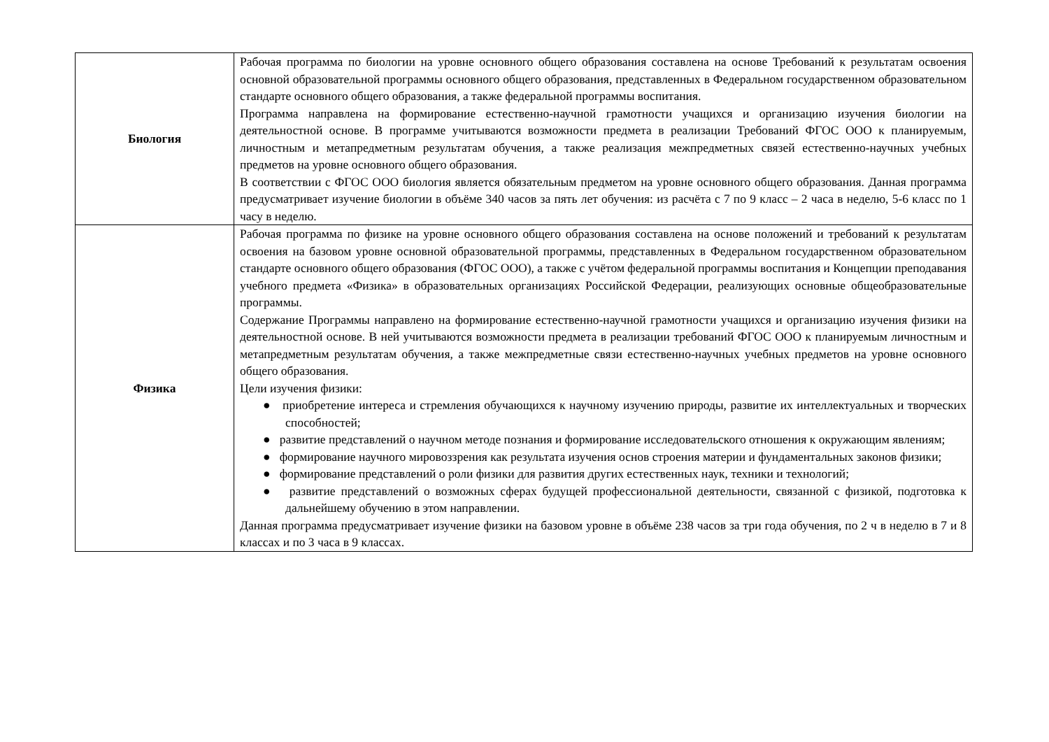| Биология | Рабочая программа по биологии на уровне основного общего образования составлена на основе Требований к результатам освоения основной образовательной программы основного общего образования, представленных в Федеральном государственном образовательном стандарте основного общего образования, а также федеральной программы воспитания. Программа направлена на формирование естественно-научной грамотности учащихся и организацию изучения биологии на деятельностной основе. В программе учитываются возможности предмета в реализации Требований ФГОС ООО к планируемым, личностным и метапредметным результатам обучения, а также реализация межпредметных связей естественно-научных учебных предметов на уровне основного общего образования. В соответствии с ФГОС ООО биология является обязательным предметом на уровне основного общего образования. Данная программа предусматривает изучение биологии в объёме 340 часов за пять лет обучения: из расчёта с 7 по 9 класс – 2 часа в неделю, 5-6 класс по 1 часу в неделю. |
| Физика | Рабочая программа по физике на уровне основного общего образования составлена на основе положений и требований к результатам освоения на базовом уровне основной образовательной программы, представленных в Федеральном государственном образовательном стандарте основного общего образования (ФГОС ООО), а также с учётом федеральной программы воспитания и Концепции преподавания учебного предмета «Физика» в образовательных организациях Российской Федерации, реализующих основные общеобразовательные программы. Содержание Программы направлено на формирование естественно-научной грамотности учащихся и организацию изучения физики на деятельностной основе. В ней учитываются возможности предмета в реализации требований ФГОС ООО к планируемым личностным и метапредметным результатам обучения, а также межпредметные связи естественно-научных учебных предметов на уровне основного общего образования. Цели изучения физики: ● приобретение интереса и стремления обучающихся к научному изучению природы, развитие их интеллектуальных и творческих способностей; ● развитие представлений о научном методе познания и формирование исследовательского отношения к окружающим явлениям; ● формирование научного мировоззрения как результата изучения основ строения материи и фундаментальных законов физики; ● формирование представлений о роли физики для развития других естественных наук, техники и технологий; ● развитие представлений о возможных сферах будущей профессиональной деятельности, связанной с физикой, подготовка к дальнейшему обучению в этом направлении. Данная программа предусматривает изучение физики на базовом уровне в объёме 238 часов за три года обучения, по 2 ч в неделю в 7 и 8 классах и по 3 часа в 9 классах. |